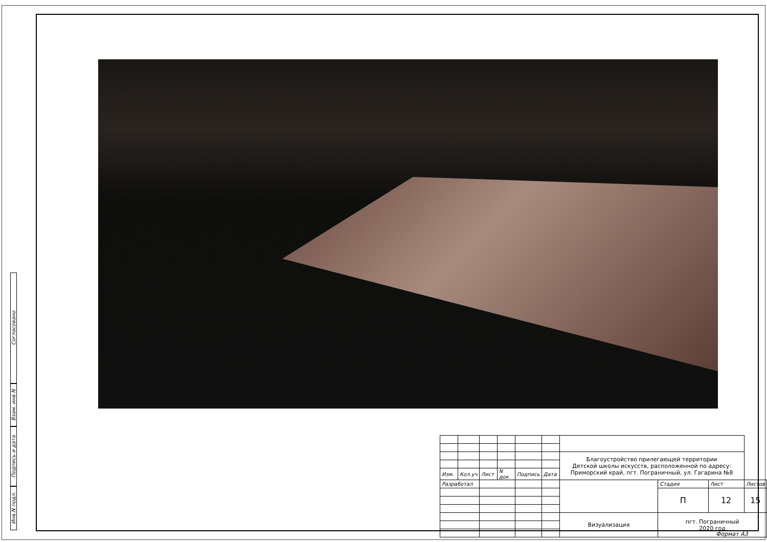Согласовано
Взам. инв N
Подпись и дата
Инв.N подл.
| | | | | | | Благоустройство прилегающей территории Детской школы искусств, расположенной по адресу: Приморский край, пгт. Пограничный, ул. Гагарина №8 | | | |
| Изм. | Кол.уч | Лист | N док | Подпись | Дата | | | | |
| Разработал | | | | | | | Стадия | Лист | Листов |
| | | | | | | | П | 12 | 15 |
| | | | | | | Визуализация | пгт. Пограничный 2020 год | | |
Формат А3